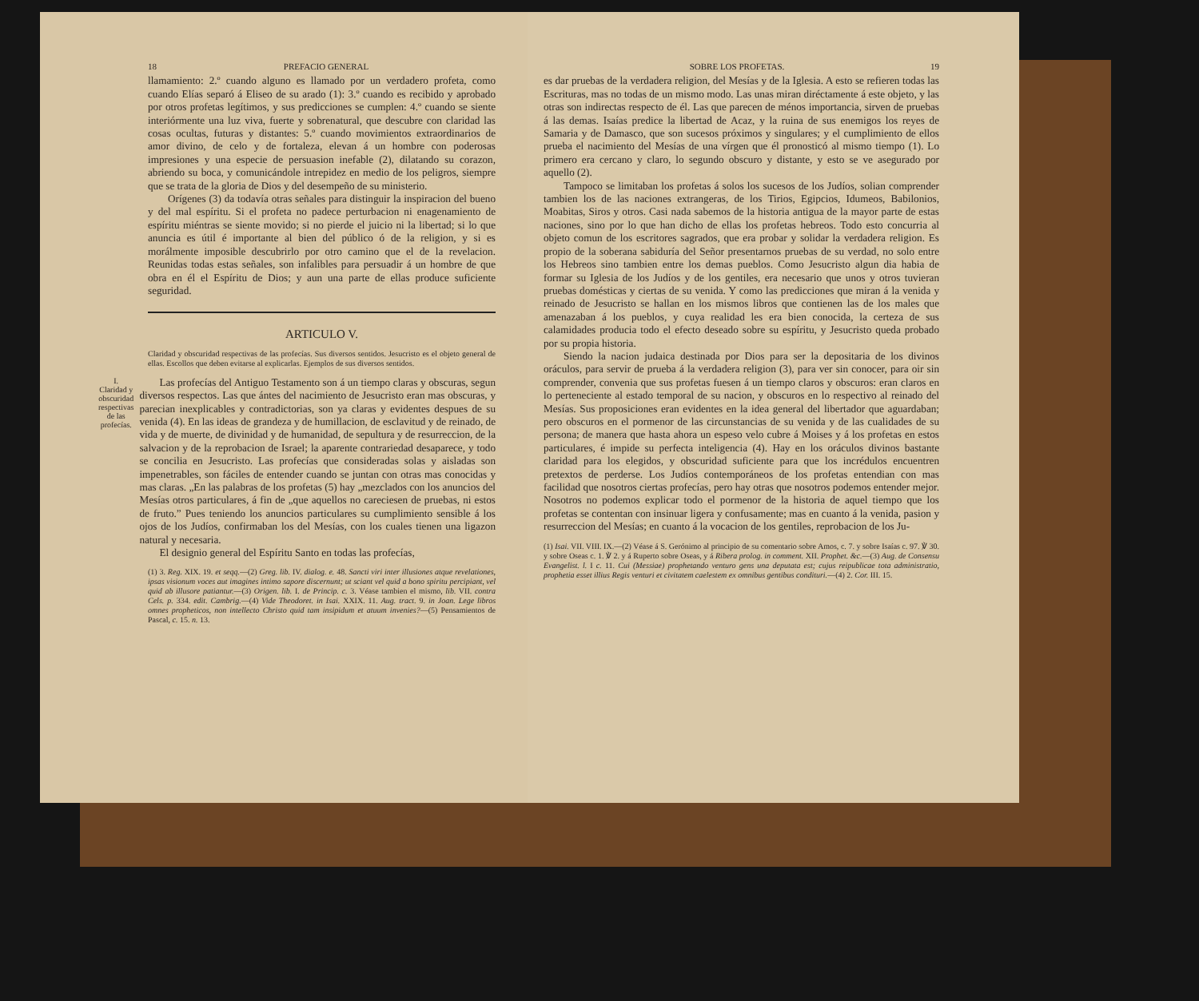18 PREFACIO GENERAL
llamamiento: 2.º cuando alguno es llamado por un verdadero profeta, como cuando Elías separó á Eliseo de su arado (1): 3.º cuando es recibido y aprobado por otros profetas legítimos, y sus predicciones se cumplen: 4.º cuando se siente interiórmente una luz viva, fuerte y sobrenatural, que descubre con claridad las cosas ocultas, futuras y distantes: 5.º cuando movimientos extraordinarios de amor divino, de celo y de fortaleza, elevan á un hombre con poderosas impresiones y una especie de persuasion inefable (2), dilatando su corazon, abriendo su boca, y comunicándole intrepidez en medio de los peligros, siempre que se trata de la gloria de Dios y del desempeño de su ministerio.
Orígenes (3) da todavía otras señales para distinguir la inspiracion del bueno y del mal espíritu. Si el profeta no padece perturbacion ni enagenamiento de espíritu miéntras se siente movido; si no pierde el juicio ni la libertad; si lo que anuncia es útil é importante al bien del público ó de la religion, y si es morálmente imposible descubrirlo por otro camino que el de la revelacion. Reunidas todas estas señales, son infalibles para persuadir á un hombre de que obra en él el Espíritu de Dios; y aun una parte de ellas produce suficiente seguridad.
ARTICULO V.
Claridad y obscuridad respectivas de las profecías. Sus diversos sentidos. Jesucristo es el objeto general de ellas. Escollos que deben evitarse al explicarlas. Ejemplos de sus diversos sentidos.
I.
Claridad y obscuridad respectivas de las profecías.
Las profecías del Antiguo Testamento son á un tiempo claras y obscuras, segun diversos respectos. Las que ántes del nacimiento de Jesucristo eran mas obscuras, y parecian inexplicables y contradictorias, son ya claras y evidentes despues de su venida (4). En las ideas de grandeza y de humillacion, de esclavitud y de reinado, de vida y de muerte, de divinidad y de humanidad, de sepultura y de resurreccion, de la salvacion y de la reprobacion de Israel; la aparente contrariedad desaparece, y todo se concilia en Jesucristo. Las profecías que consideradas solas y aisladas son impenetrables, son fáciles de entender cuando se juntan con otras mas conocidas y mas claras. „En las palabras de los profetas (5) hay „mezclados con los anuncios del Mesías otros particulares, á fin de „que aquellos no careciesen de pruebas, ni estos de fruto.” Pues teniendo los anuncios particulares su cumplimiento sensible á los ojos de los Judíos, confirmaban los del Mesías, con los cuales tienen una ligazon natural y necesaria.
El designio general del Espíritu Santo en todas las profecías,
(1) 3. Reg. XIX. 19. et seqq.—(2) Greg. lib. IV. dialog. e. 48. Sancti viri inter illusiones atque revelationes, ipsas visionum voces aut imagines intimo sapore discernunt; ut sciant vel quid a bono spiritu percipiant, vel quid ab illusore patiantur.—(3) Origen. lib. I. de Princip. c. 3. Véase tambien el mismo, lib. VII. contra Cels. p. 334. edit. Cambrig.—(4) Vide Theodoret. in Isai. XXIX. 11. Aug. tract. 9. in Joan. Lege libros omnes propheticos, non intellecto Christo quid tam insipidum et atuum invenies?—(5) Pensamientos de Pascal, c. 15. n. 13.
SOBRE LOS PROFETAS. 19
es dar pruebas de la verdadera religion, del Mesías y de la Iglesia. A esto se refieren todas las Escrituras, mas no todas de un mismo modo. Las unas miran diréctamente á este objeto, y las otras son indirectas respecto de él. Las que parecen de ménos importancia, sirven de pruebas á las demas. Isaías predice la libertad de Acaz, y la ruina de sus enemigos los reyes de Samaria y de Damasco, que son sucesos próximos y singulares; y el cumplimiento de ellos prueba el nacimiento del Mesías de una vírgen que él pronosticó al mismo tiempo (1). Lo primero era cercano y claro, lo segundo obscuro y distante, y esto se ve asegurado por aquello (2).
Tampoco se limitaban los profetas á solos los sucesos de los Judíos, solian comprender tambien los de las naciones extrangeras, de los Tirios, Egipcios, Idumeos, Babilonios, Moabitas, Siros y otros. Casi nada sabemos de la historia antigua de la mayor parte de estas naciones, sino por lo que han dicho de ellas los profetas hebreos. Todo esto concurria al objeto comun de los escritores sagrados, que era probar y solidar la verdadera religion. Es propio de la soberana sabiduría del Señor presentarnos pruebas de su verdad, no solo entre los Hebreos sino tambien entre los demas pueblos. Como Jesucristo algun dia habia de formar su Iglesia de los Judíos y de los gentiles, era necesario que unos y otros tuvieran pruebas domésticas y ciertas de su venida. Y como las predicciones que miran á la venida y reinado de Jesucristo se hallan en los mismos libros que contienen las de los males que amenazaban á los pueblos, y cuya realidad les era bien conocida, la certeza de sus calamidades producia todo el efecto deseado sobre su espíritu, y Jesucristo queda probado por su propia historia.
Siendo la nacion judaica destinada por Dios para ser la depositaria de los divinos oráculos, para servir de prueba á la verdadera religion (3), para ver sin conocer, para oir sin comprender, convenia que sus profetas fuesen á un tiempo claros y obscuros: eran claros en lo perteneciente al estado temporal de su nacion, y obscuros en lo respectivo al reinado del Mesías. Sus proposiciones eran evidentes en la idea general del libertador que aguardaban; pero obscuros en el pormenor de las circunstancias de su venida y de las cualidades de su persona; de manera que hasta ahora un espeso velo cubre á Moises y á los profetas en estos particulares, é impide su perfecta inteligencia (4). Hay en los oráculos divinos bastante claridad para los elegidos, y obscuridad suficiente para que los incrédulos encuentren pretextos de perderse. Los Judíos contemporáneos de los profetas entendian con mas facilidad que nosotros ciertas profecías, pero hay otras que nosotros podemos entender mejor. Nosotros no podemos explicar todo el pormenor de la historia de aquel tiempo que los profetas se contentan con insinuar ligera y confusamente; mas en cuanto á la venida, pasion y resurreccion del Mesías; en cuanto á la vocacion de los gentiles, reprobacion de los Ju-
(1) Isai. VII. VIII. IX.—(2) Véase á S. Gerónimo al principio de su comentario sobre Amos, c. 7. y sobre Isaías c. 97. ℣ 30. y sobre Oseas c. 1. ℣ 2. y á Ruperto sobre Oseas, y á Ribera prolog. in comment. XII. Prophet. &c.—(3) Aug. de Consensu Evangelist. l. I c. 11. Cui (Messiae) prophetando venturo gens una deputata est; cujus reipublicae tota administratio, prophetia esset illius Regis venturi et civitatem caelestem ex omnibus gentibus condituri.—(4) 2. Cor. III. 15.